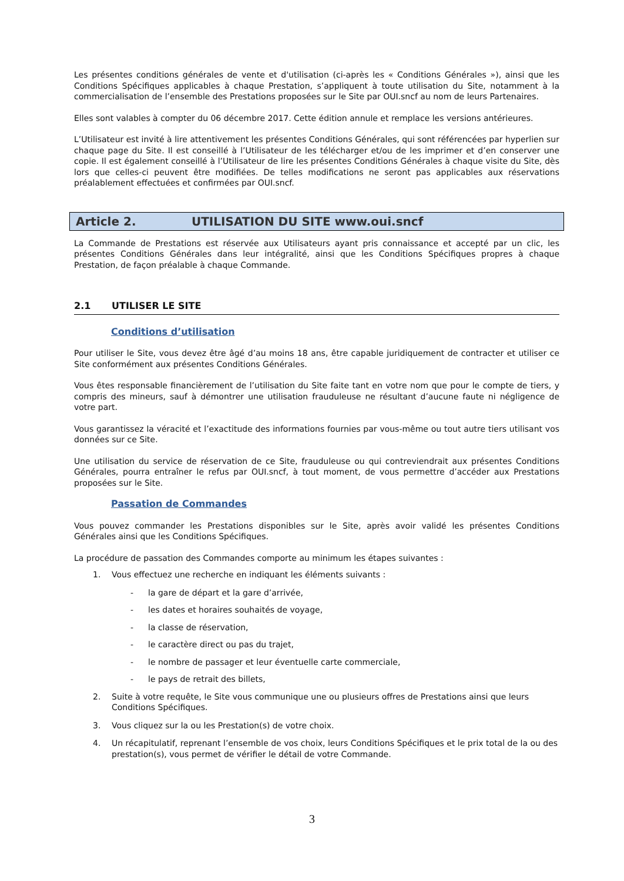Les présentes conditions générales de vente et d'utilisation (ci-après les « Conditions Générales »), ainsi que les Conditions Spécifiques applicables à chaque Prestation, s’appliquent à toute utilisation du Site, notamment à la commercialisation de l’ensemble des Prestations proposées sur le Site par OUI.sncf au nom de leurs Partenaires.
Elles sont valables à compter du 06 décembre 2017. Cette édition annule et remplace les versions antérieures.
L’Utilisateur est invité à lire attentivement les présentes Conditions Générales, qui sont référencées par hyperlien sur chaque page du Site. Il est conseillé à l’Utilisateur de les télécharger et/ou de les imprimer et d’en conserver une copie. Il est également conseillé à l’Utilisateur de lire les présentes Conditions Générales à chaque visite du Site, dès lors que celles-ci peuvent être modifiées. De telles modifications ne seront pas applicables aux réservations préalablement effectuées et confirmées par OUI.sncf.
Article 2. UTILISATION DU SITE www.oui.sncf
La Commande de Prestations est réservée aux Utilisateurs ayant pris connaissance et accepté par un clic, les présentes Conditions Générales dans leur intégralité, ainsi que les Conditions Spécifiques propres à chaque Prestation, de façon préalable à chaque Commande.
2.1 UTILISER LE SITE
Conditions d’utilisation
Pour utiliser le Site, vous devez être âgé d’au moins 18 ans, être capable juridiquement de contracter et utiliser ce Site conformément aux présentes Conditions Générales.
Vous êtes responsable financièrement de l’utilisation du Site faite tant en votre nom que pour le compte de tiers, y compris des mineurs, sauf à démontrer une utilisation frauduleuse ne résultant d’aucune faute ni négligence de votre part.
Vous garantissez la véracité et l’exactitude des informations fournies par vous-même ou tout autre tiers utilisant vos données sur ce Site.
Une utilisation du service de réservation de ce Site, frauduleuse ou qui contreviendrait aux présentes Conditions Générales, pourra entraîner le refus par OUI.sncf, à tout moment, de vous permettre d’accéder aux Prestations proposées sur le Site.
Passation de Commandes
Vous pouvez commander les Prestations disponibles sur le Site, après avoir validé les présentes Conditions Générales ainsi que les Conditions Spécifiques.
La procédure de passation des Commandes comporte au minimum les étapes suivantes :
1. Vous effectuez une recherche en indiquant les éléments suivants :
- la gare de départ et la gare d’arrivée,
- les dates et horaires souhaités de voyage,
- la classe de réservation,
- le caractère direct ou pas du trajet,
- le nombre de passager et leur éventuelle carte commerciale,
- le pays de retrait des billets,
2. Suite à votre requête, le Site vous communique une ou plusieurs offres de Prestations ainsi que leurs Conditions Spécifiques.
3. Vous cliquez sur la ou les Prestation(s) de votre choix.
4. Un récapitulatif, reprenant l’ensemble de vos choix, leurs Conditions Spécifiques et le prix total de la ou des prestation(s), vous permet de vérifier le détail de votre Commande.
3